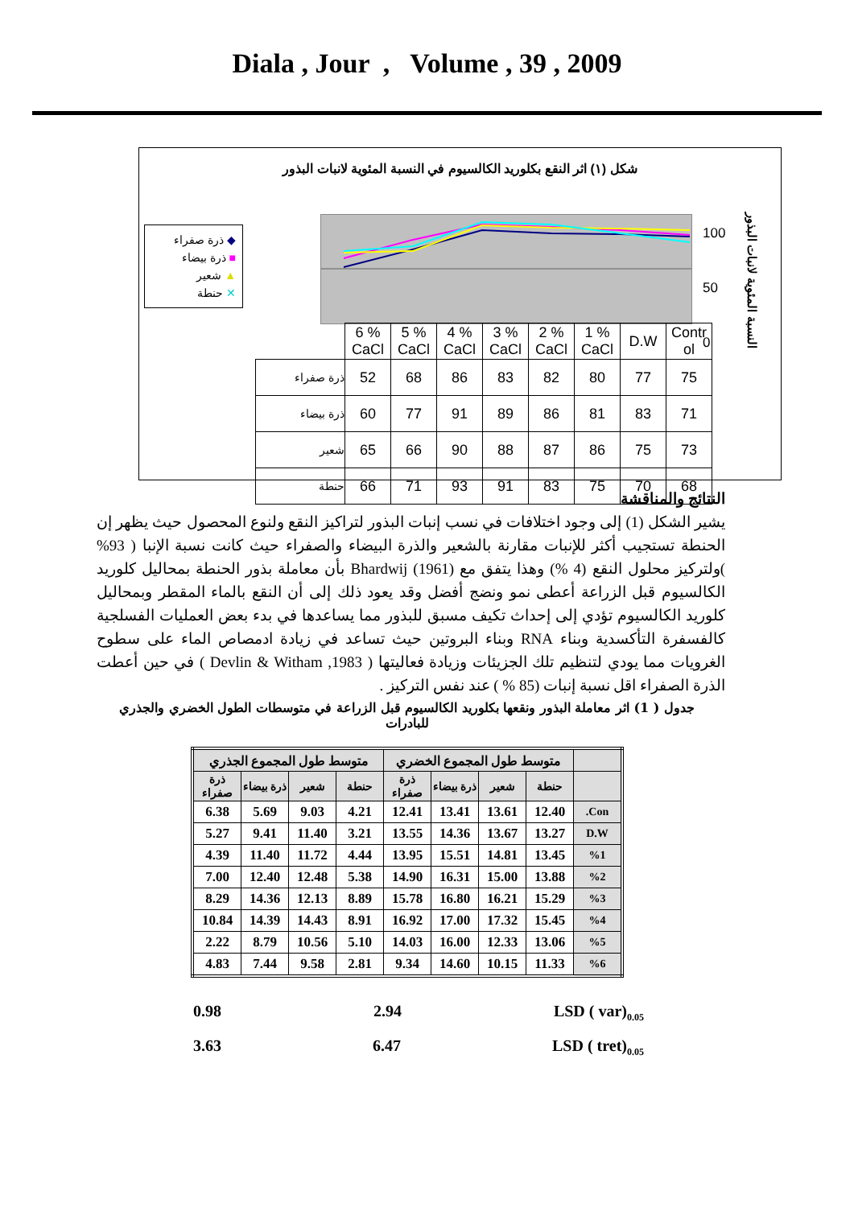Diala , Jour , Volume , 39 , 2009
شكل (١) اثر النقع بكلوريد الكالسيوم في النسبة المئوية لانبات البذور
◆ ذرة صفراء
■ ذرة بيضاء
▲ شعير
✕ حنطة
100
50
0
النسبة المئوية لانبات البذور
| | 6 % CaCl | 5 % CaCl | 4 % CaCl | 3 % CaCl | 2 % CaCl | 1 % CaCl | D.W | Contr ol |
| ذرة صفراء | 52 | 68 | 86 | 83 | 82 | 80 | 77 | 75 |
| ذرة بيضاء | 60 | 77 | 91 | 89 | 86 | 81 | 83 | 71 |
| شعير | 65 | 66 | 90 | 88 | 87 | 86 | 75 | 73 |
| حنطة | 66 | 71 | 93 | 91 | 83 | 75 | 70 | 68 |
النتائج والمناقشة
يشير الشكل (1) إلى وجود اختلافات في نسب إنبات البذور لتراكيز النقع ولنوع المحصول حيث يظهر إن الحنطة تستجيب أكثر للإنبات مقارنة بالشعير والذرة البيضاء والصفراء حيث كانت نسبة الإنبا ( 93% )ولتركيز محلول النقع (4 %) وهذا يتفق مع Bhardwij (1961) بأن معاملة بذور الحنطة بمحاليل كلوريد الكالسيوم قبل الزراعة أعطى نمو ونضج أفضل وقد يعود ذلك إلى أن النقع بالماء المقطر وبمحاليل كلوريد الكالسيوم تؤدي إلى إحداث تكيف مسبق للبذور مما يساعدها في بدء بعض العمليات الفسلجية كالفسفرة التأكسدية وبناء RNA وبناء البروتين حيث تساعد في زيادة ادمصاص الماء على سطوح الغرويات مما يودي لتنظيم تلك الجزيئات وزيادة فعاليتها ( Devlin & Witham ,1983 ) في حين أعطت الذرة الصفراء اقل نسبة إنبات (85 % ) عند نفس التركيز .
جدول ( 1) اثر معاملة البذور ونقعها بكلوريد الكالسيوم قبل الزراعة في متوسطات الطول الخضري والجذري للبادرات
| | متوسط طول المجموع الخضري | | | | متوسط طول المجموع الجذري | | | |
| --- | --- | --- | --- | --- | --- | --- | --- | --- |
| | حنطة | شعير | ذرة بيضاء | ذرة صفراء | حنطة | شعير | ذرة بيضاء | ذرة صفراء |
| Con. | 12.40 | 13.61 | 13.41 | 12.41 | 4.21 | 9.03 | 5.69 | 6.38 |
| D.W | 13.27 | 13.67 | 14.36 | 13.55 | 3.21 | 11.40 | 9.41 | 5.27 |
| %1 | 13.45 | 14.81 | 15.51 | 13.95 | 4.44 | 11.72 | 11.40 | 4.39 |
| %2 | 13.88 | 15.00 | 16.31 | 14.90 | 5.38 | 12.48 | 12.40 | 7.00 |
| %3 | 15.29 | 16.21 | 16.80 | 15.78 | 8.89 | 12.13 | 14.36 | 8.29 |
| %4 | 15.45 | 17.32 | 17.00 | 16.92 | 8.91 | 14.43 | 14.39 | 10.84 |
| %5 | 13.06 | 12.33 | 16.00 | 14.03 | 5.10 | 10.56 | 8.79 | 2.22 |
| %6 | 11.33 | 10.15 | 14.60 | 9.34 | 2.81 | 9.58 | 7.44 | 4.83 |
0.98 2.94 LSD ( var)<sub>0.05</sub>
3.63 6.47 LSD ( tret)<sub>0.05</sub>